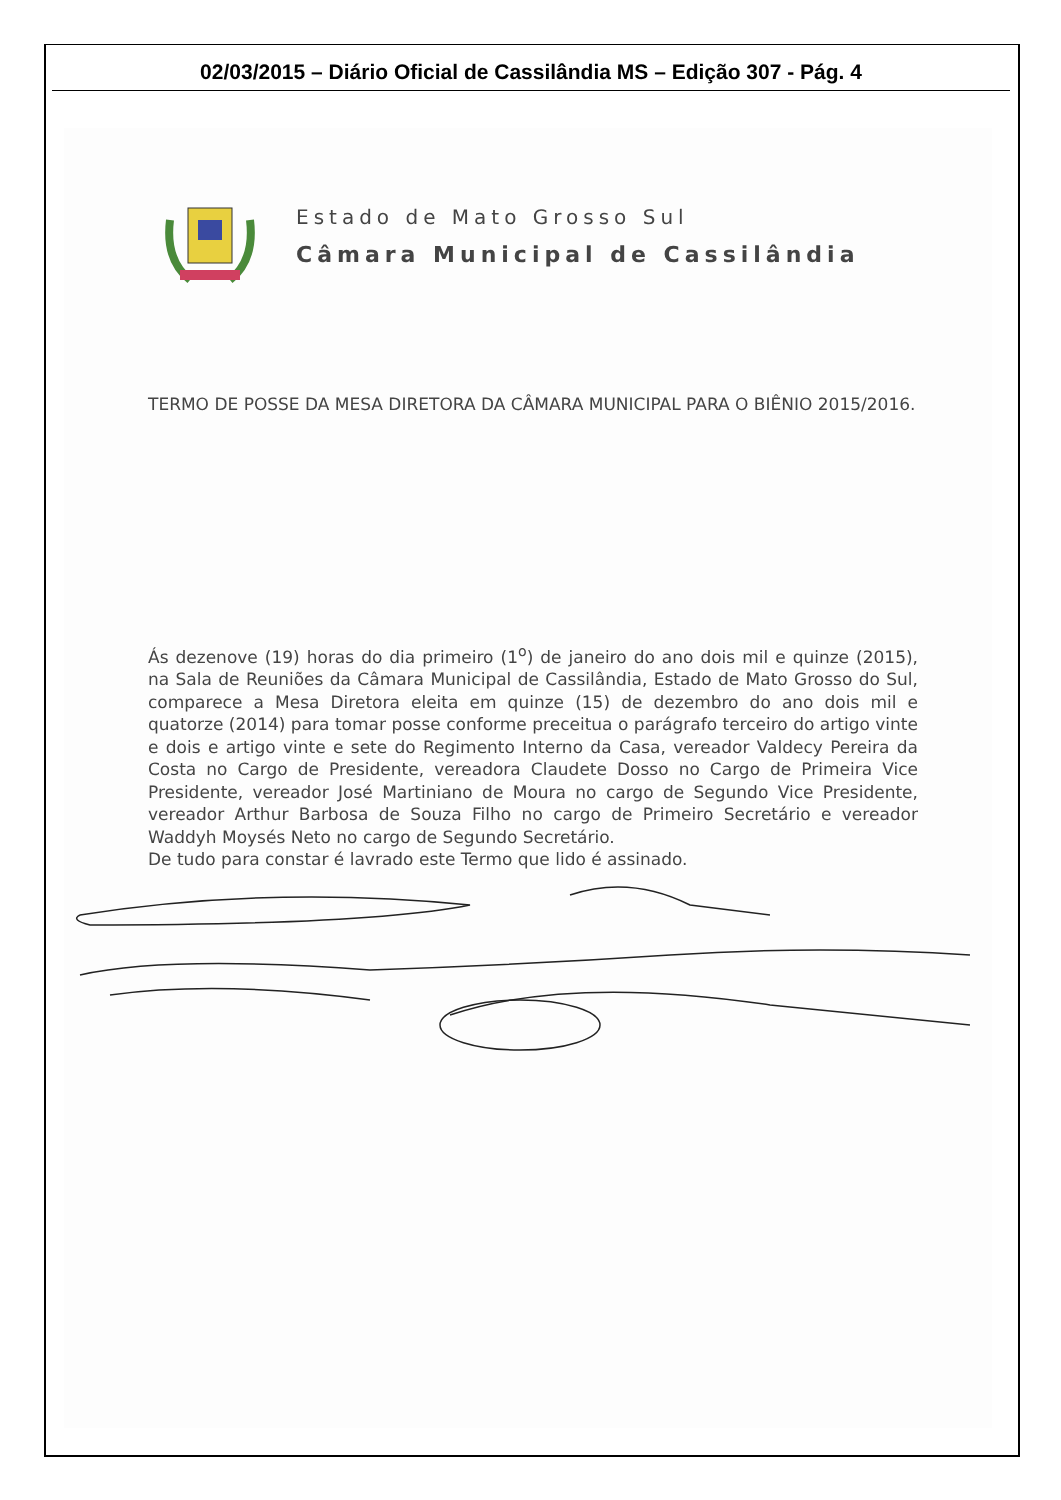02/03/2015 – Diário Oficial de Cassilândia MS – Edição 307 - Pág. 4
Estado de Mato Grosso Sul
Câmara Municipal de Cassilândia
TERMO DE POSSE DA MESA DIRETORA DA CÂMARA MUNICIPAL PARA O BIÊNIO 2015/2016.
Ás dezenove (19) horas do dia primeiro (1<sup>o</sup>) de janeiro do ano dois mil e quinze (2015), na Sala de Reuniões da Câmara Municipal de Cassilândia, Estado de Mato Grosso do Sul, comparece a Mesa Diretora eleita em quinze (15) de dezembro do ano dois mil e quatorze (2014) para tomar posse conforme preceitua o parágrafo terceiro do artigo vinte e dois e artigo vinte e sete do Regimento Interno da Casa, vereador Valdecy Pereira da Costa no Cargo de Presidente, vereadora Claudete Dosso no Cargo de Primeira Vice Presidente, vereador José Martiniano de Moura no cargo de Segundo Vice Presidente, vereador Arthur Barbosa de Souza Filho no cargo de Primeiro Secretário e vereador Waddyh Moysés Neto no cargo de Segundo Secretário.
De tudo para constar é lavrado este Termo que lido é assinado.